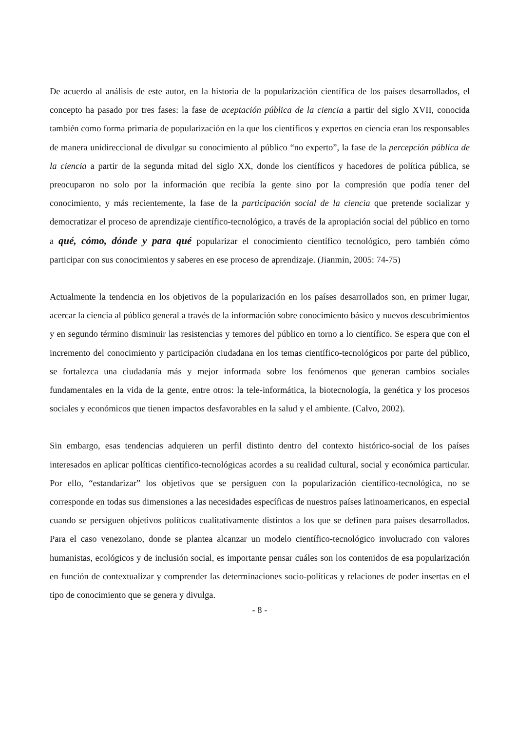De acuerdo al análisis de este autor, en la historia de la popularización científica de los países desarrollados, el concepto ha pasado por tres fases: la fase de aceptación pública de la ciencia a partir del siglo XVII, conocida también como forma primaria de popularización en la que los científicos y expertos en ciencia eran los responsables de manera unidireccional de divulgar su conocimiento al público “no experto”, la fase de la percepción pública de la ciencia a partir de la segunda mitad del siglo XX, donde los científicos y hacedores de política pública, se preocuparon no solo por la información que recibía la gente sino por la compresión que podía tener del conocimiento, y más recientemente, la fase de la participación social de la ciencia que pretende socializar y democratizar el proceso de aprendizaje científico-tecnológico, a través de la apropiación social del público en torno a qué, cómo, dónde y para qué popularizar el conocimiento científico tecnológico, pero también cómo participar con sus conocimientos y saberes en ese proceso de aprendizaje. (Jianmin, 2005: 74-75)
Actualmente la tendencia en los objetivos de la popularización en los países desarrollados son, en primer lugar, acercar la ciencia al público general a través de la información sobre conocimiento básico y nuevos descubrimientos y en segundo término disminuir las resistencias y temores del público en torno a lo científico. Se espera que con el incremento del conocimiento y participación ciudadana en los temas científico-tecnológicos por parte del público, se fortalezca una ciudadanía más y mejor informada sobre los fenómenos que generan cambios sociales fundamentales en la vida de la gente, entre otros: la tele-informática, la biotecnología, la genética y los procesos sociales y económicos que tienen impactos desfavorables en la salud y el ambiente. (Calvo, 2002).
Sin embargo, esas tendencias adquieren un perfil distinto dentro del contexto histórico-social de los países interesados en aplicar políticas científico-tecnológicas acordes a su realidad cultural, social y económica particular. Por ello, “estandarizar” los objetivos que se persiguen con la popularización científico-tecnológica, no se corresponde en todas sus dimensiones a las necesidades específicas de nuestros países latinoamericanos, en especial cuando se persiguen objetivos políticos cualitativamente distintos a los que se definen para países desarrollados. Para el caso venezolano, donde se plantea alcanzar un modelo científico-tecnológico involucrado con valores humanistas, ecológicos y de inclusión social, es importante pensar cuáles son los contenidos de esa popularización en función de contextualizar y comprender las determinaciones socio-políticas y relaciones de poder insertas en el tipo de conocimiento que se genera y divulga.
- 8 -